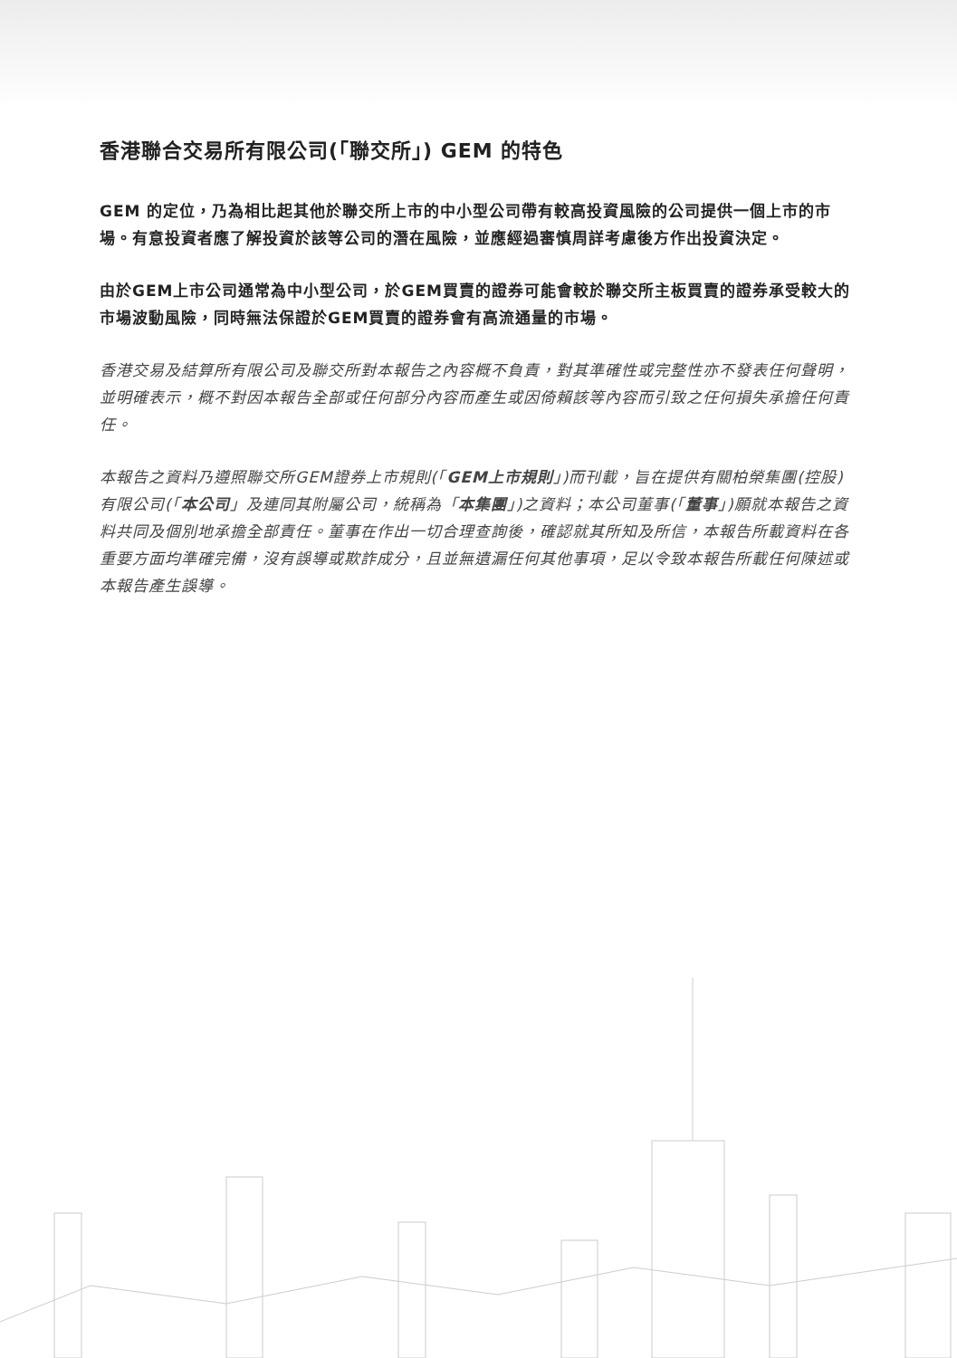香港聯合交易所有限公司(「聯交所」) GEM 的特色
GEM 的定位，乃為相比起其他於聯交所上市的中小型公司帶有較高投資風險的公司提供一個上市的市場。有意投資者應了解投資於該等公司的潛在風險，並應經過審慎周詳考慮後方作出投資決定。
由於GEM上市公司通常為中小型公司，於GEM買賣的證券可能會較於聯交所主板買賣的證券承受較大的市場波動風險，同時無法保證於GEM買賣的證券會有高流通量的市場。
香港交易及結算所有限公司及聯交所對本報告之內容概不負責，對其準確性或完整性亦不發表任何聲明，並明確表示，概不對因本報告全部或任何部分內容而產生或因倚賴該等內容而引致之任何損失承擔任何責任。
本報告之資料乃遵照聯交所GEM證券上市規則(「GEM上市規則」)而刊載，旨在提供有關柏榮集團(控股)有限公司(「本公司」及連同其附屬公司，統稱為「本集團」)之資料；本公司董事(「董事」)願就本報告之資料共同及個別地承擔全部責任。董事在作出一切合理查詢後，確認就其所知及所信，本報告所載資料在各重要方面均準確完備，沒有誤導或欺詐成分，且並無遺漏任何其他事項，足以令致本報告所載任何陳述或本報告產生誤導。